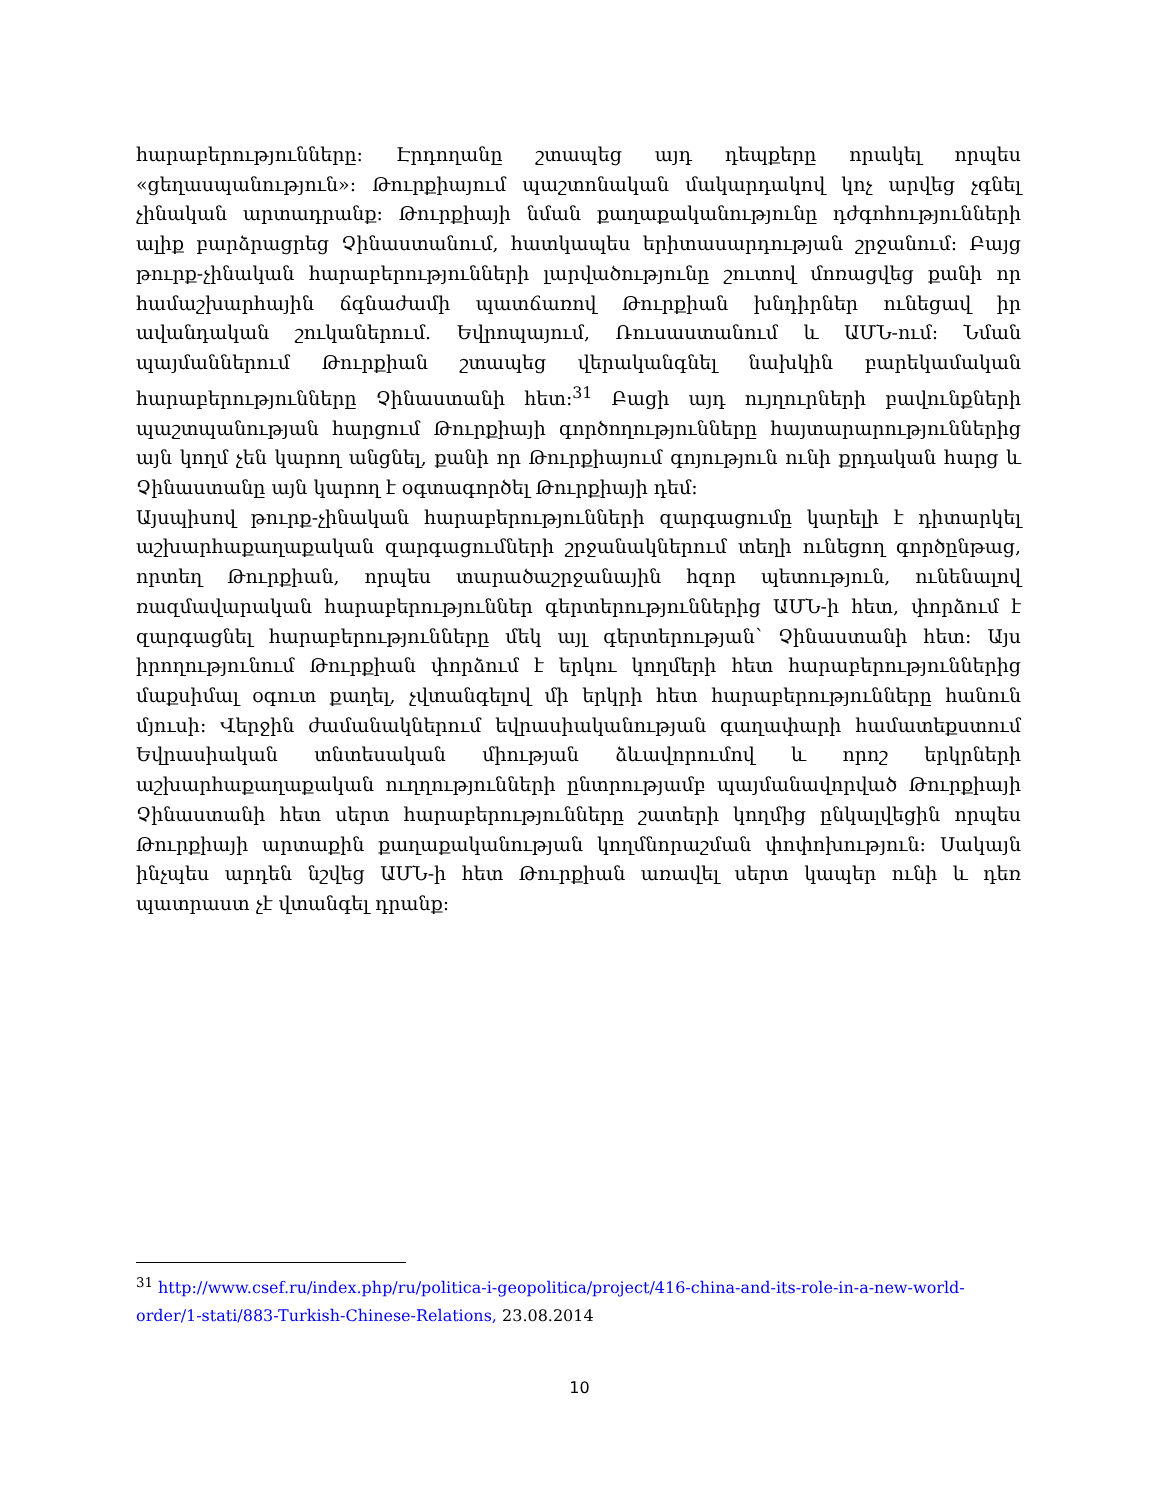հարաբերությունները: Էրդողանը շտապեց այդ դեպքերը որակել որպես «ցեղասպանություն»: Թուրքիայում պաշտոնական մակարդակով կոչ արվեց չգնել չինական արտադրանք: Թուրքիայի նման քաղաքականությունը դժգոհությունների ալիք բարձրացրեց Չինաստանում, հատկապես երիտասարդության շրջանում: Բայց թուրք-չինական հարաբերությունների լարվածությունը շուտով մոռացվեց քանի որ համաշխարհային ճգնաժամի պատճառով Թուրքիան խնդիրներ ունեցավ իր ավանդական շուկաներում. Եվրոպայում, Ռուսաստանում և ԱՄՆ-ում: Նման պայմաններում Թուրքիան շտապեց վերականգնել նախկին բարեկամական հարաբերությունները Չինաստանի հետ:<sup>31</sup> Բացի այդ ույղուրների բավունքների պաշտպանության հարցում Թուրքիայի գործողությունները հայտարարություններից այն կողմ չեն կարող անցնել, քանի որ Թուրքիայում գոյություն ունի քրդական հարց և Չինաստանը այն կարող է օգտագործել Թուրքիայի դեմ:
Այսպիսով թուրք-չինական հարաբերությունների զարգացումը կարելի է դիտարկել աշխարհաքաղաքական զարգացումների շրջանակներում տեղի ունեցող գործընթաց, որտեղ Թուրքիան, որպես տարածաշրջանային հզոր պետություն, ունենալով ռազմավարական հարաբերություններ գերտերություններից ԱՄՆ-ի հետ, փորձում է զարգացնել հարաբերությունները մեկ այլ գերտերության՝ Չինաստանի հետ: Այս իրողությունում Թուրքիան փորձում է երկու կողմերի հետ հարաբերություններից մաքսիմալ օգուտ քաղել, չվտանգելով մի երկրի հետ հարաբերությունները հանուն մյուսի: Վերջին ժամանակներում եվրասիականության գաղափարի համատեքստում Եվրասիական տնտեսական միության ձևավորումով և որոշ երկրների աշխարհաքաղաքական ուղղությունների ընտրությամբ պայմանավորված Թուրքիայի Չինաստանի հետ սերտ հարաբերությունները շատերի կողմից ընկալվեցին որպես Թուրքիայի արտաքին քաղաքականության կողմնորաշման փոփոխություն: Սակայն ինչպես արդեն նշվեց ԱՄՆ-ի հետ Թուրքիան առավել սերտ կապեր ունի և դեռ պատրաստ չէ վտանգել դրանք:
<sup>31</sup> http://www.csef.ru/index.php/ru/politica-i-geopolitica/project/416-china-and-its-role-in-a-new-world-order/1-stati/883-Turkish-Chinese-Relations, 23.08.2014
10